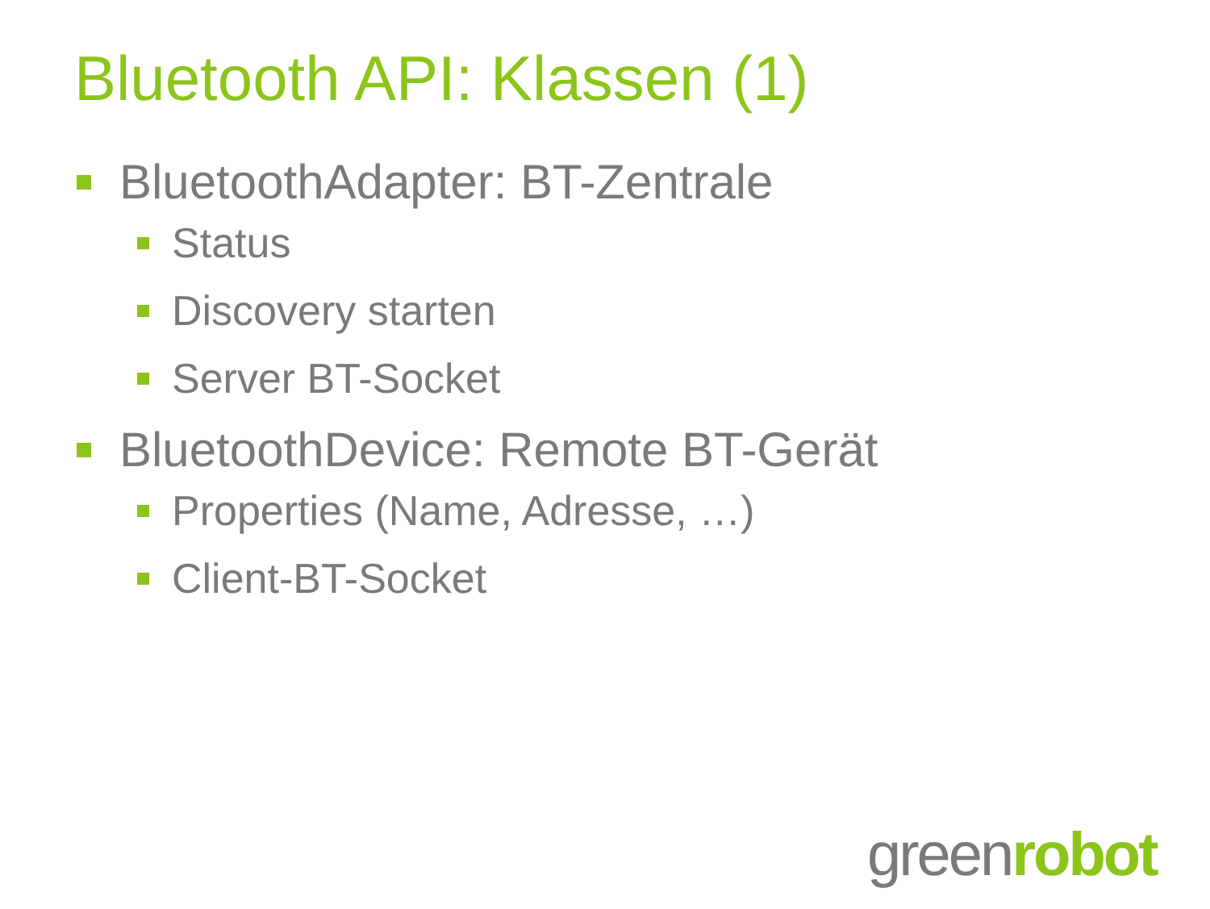Bluetooth API: Klassen (1)
BluetoothAdapter: BT-Zentrale
Status
Discovery starten
Server BT-Socket
BluetoothDevice: Remote BT-Gerät
Properties (Name, Adresse, …)
Client-BT-Socket
greenrobot